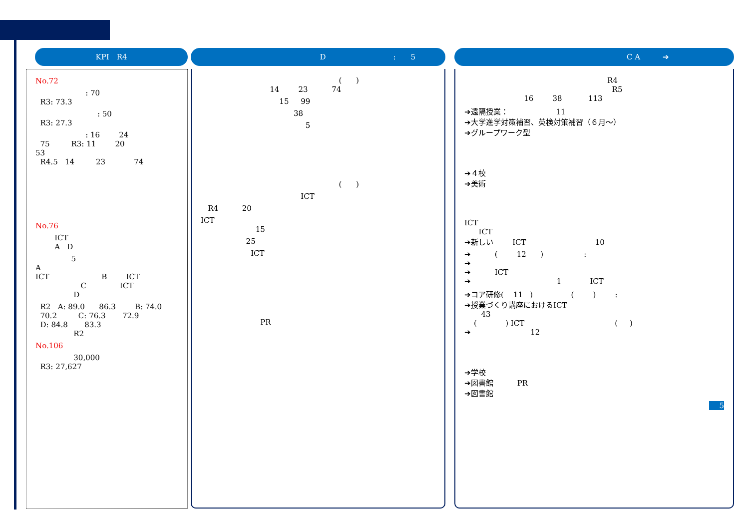KPI　R4
No.72
: 70 R3: 73.3
: 50 R3: 27.3
: 16 24 75 R3: 11 20 53 R4.5 14 23 74
No.76
ICT A D
5 A ICT B ICT C ICT D
R2 A: 89.0 86.3 B: 74.0 70.2 C: 76.3 72.9 D: 84.8 83.3 R2
No.106
30,000 R3: 27,627
D　　　　　　　　　:　　5
( ) 14 23 74
15 99
38
5
( )
ICT
R4 20
ICT 15
25
ICT
PR
C A　　　➔
R4 R5 16 38 113
➔遠隔授業： 11 ➔大学進学対策補習、英検対策補習（６月～） ➔グループワーク型
➔４校 ➔美術
ICT ICT ➔新しい ICT 10
➔ ( 12 ) : ➔ ➔ ICT ➔ 1 ICT
➔コア研修( 11 ) ( ) : ➔授業づくり講座におけるICT 43 ( ) ICT ( ) ➔ 12
➔学校 ➔図書館 PR ➔図書館
5